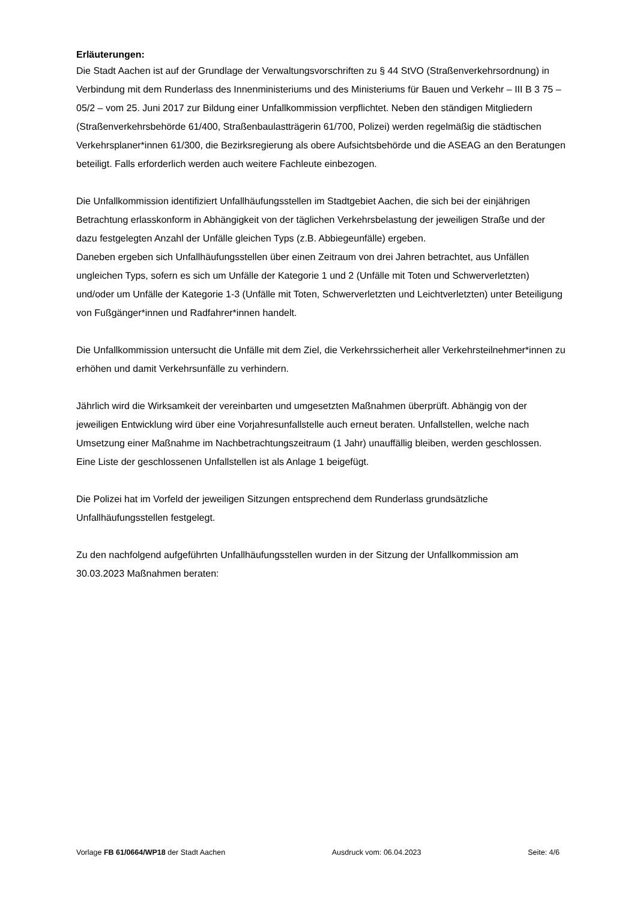Erläuterungen:
Die Stadt Aachen ist auf der Grundlage der Verwaltungsvorschriften zu § 44 StVO (Straßenverkehrsordnung) in Verbindung mit dem Runderlass des Innenministeriums und des Ministeriums für Bauen und Verkehr – III B 3 75 – 05/2 – vom 25. Juni 2017 zur Bildung einer Unfallkommission verpflichtet. Neben den ständigen Mitgliedern (Straßenverkehrsbehörde 61/400, Straßenbaulastträgerin 61/700, Polizei) werden regelmäßig die städtischen Verkehrsplaner*innen 61/300, die Bezirksregierung als obere Aufsichtsbehörde und die ASEAG an den Beratungen beteiligt. Falls erforderlich werden auch weitere Fachleute einbezogen.
Die Unfallkommission identifiziert Unfallhäufungsstellen im Stadtgebiet Aachen, die sich bei der einjährigen Betrachtung erlasskonform in Abhängigkeit von der täglichen Verkehrsbelastung der jeweiligen Straße und der dazu festgelegten Anzahl der Unfälle gleichen Typs (z.B. Abbiegeunfälle) ergeben.
Daneben ergeben sich Unfallhäufungsstellen über einen Zeitraum von drei Jahren betrachtet, aus Unfällen ungleichen Typs, sofern es sich um Unfälle der Kategorie 1 und 2 (Unfälle mit Toten und Schwerverletzten) und/oder um Unfälle der Kategorie 1-3 (Unfälle mit Toten, Schwerverletzten und Leichtverletzten) unter Beteiligung von Fußgänger*innen und Radfahrer*innen handelt.
Die Unfallkommission untersucht die Unfälle mit dem Ziel, die Verkehrssicherheit aller Verkehrsteilnehmer*innen zu erhöhen und damit Verkehrsunfälle zu verhindern.
Jährlich wird die Wirksamkeit der vereinbarten und umgesetzten Maßnahmen überprüft. Abhängig von der jeweiligen Entwicklung wird über eine Vorjahresunfallstelle auch erneut beraten. Unfallstellen, welche nach Umsetzung einer Maßnahme im Nachbetrachtungszeitraum (1 Jahr) unauffällig bleiben, werden geschlossen.
Eine Liste der geschlossenen Unfallstellen ist als Anlage 1 beigefügt.
Die Polizei hat im Vorfeld der jeweiligen Sitzungen entsprechend dem Runderlass grundsätzliche Unfallhäufungsstellen festgelegt.
Zu den nachfolgend aufgeführten Unfallhäufungsstellen wurden in der Sitzung der Unfallkommission am 30.03.2023 Maßnahmen beraten:
Vorlage FB 61/0664/WP18 der Stadt Aachen Ausdruck vom: 06.04.2023 Seite: 4/6